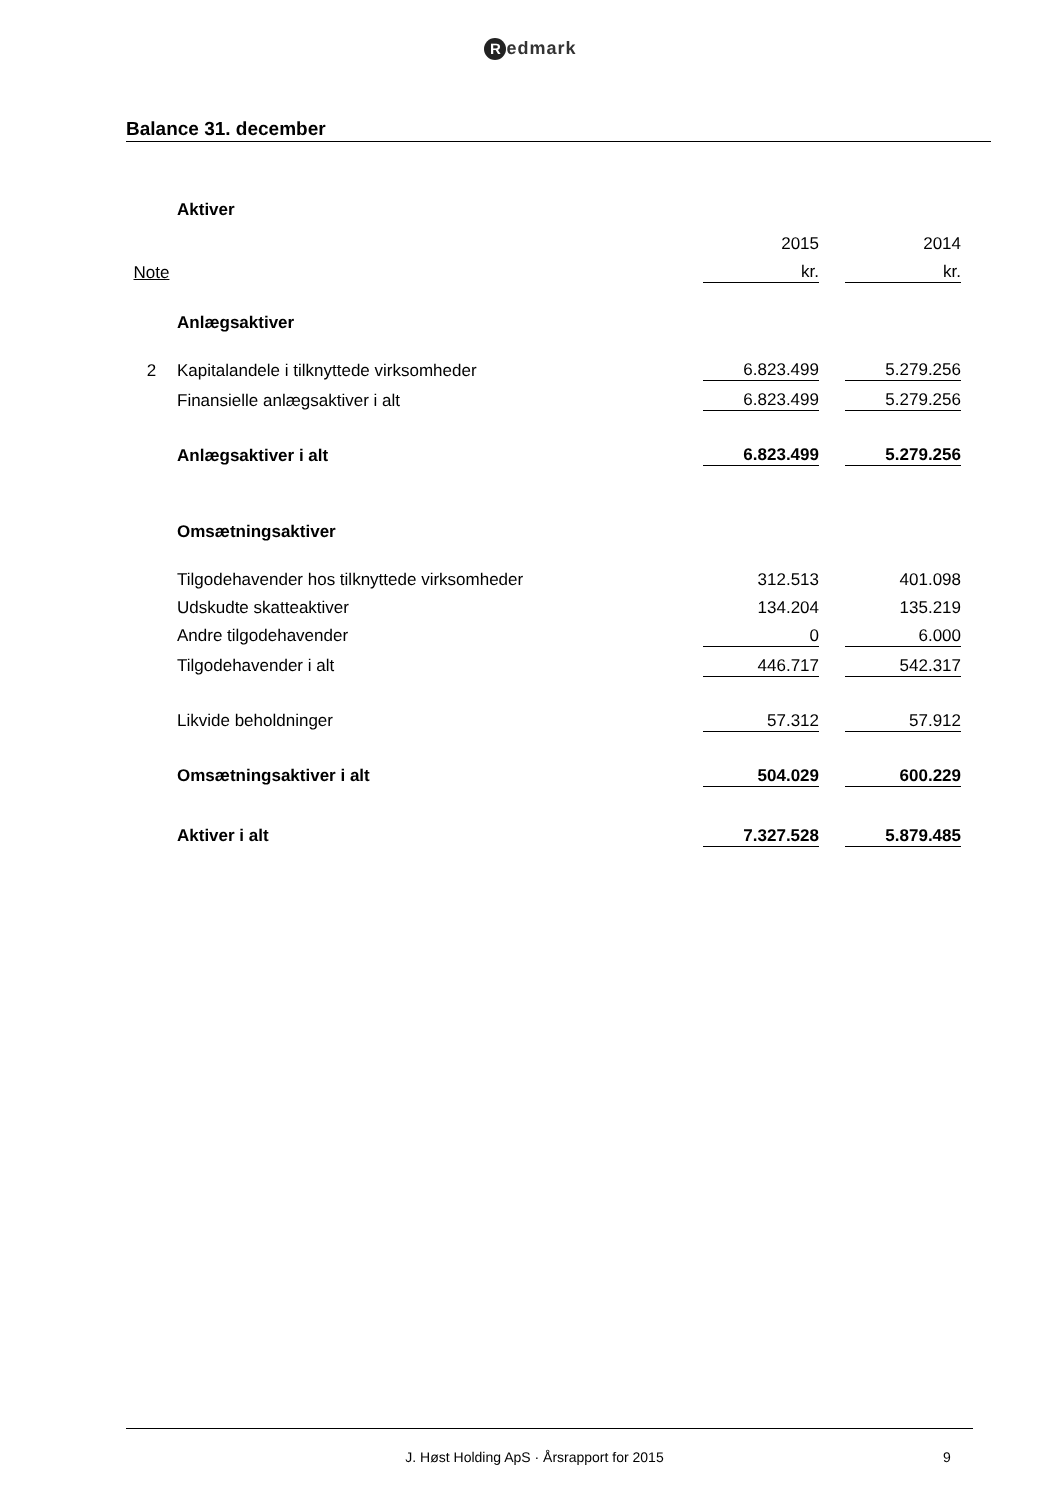Redmark
Balance 31. december
| | Aktiver | | | |
| | | 2015 | | 2014 |
| Note | | kr. | | kr. |
| | Anlægsaktiver | | | |
| 2 | Kapitalandele i tilknyttede virksomheder | 6.823.499 | | 5.279.256 |
| | Finansielle anlægsaktiver i alt | 6.823.499 | | 5.279.256 |
| | Anlægsaktiver i alt | 6.823.499 | | 5.279.256 |
| | Omsætningsaktiver | | | |
| | Tilgodehavender hos tilknyttede virksomheder | 312.513 | | 401.098 |
| | Udskudte skatteaktiver | 134.204 | | 135.219 |
| | Andre tilgodehavender | 0 | | 6.000 |
| | Tilgodehavender i alt | 446.717 | | 542.317 |
| | Likvide beholdninger | 57.312 | | 57.912 |
| | Omsætningsaktiver i alt | 504.029 | | 600.229 |
| | Aktiver i alt | 7.327.528 | | 5.879.485 |
J. Høst Holding ApS · Årsrapport for 2015
9